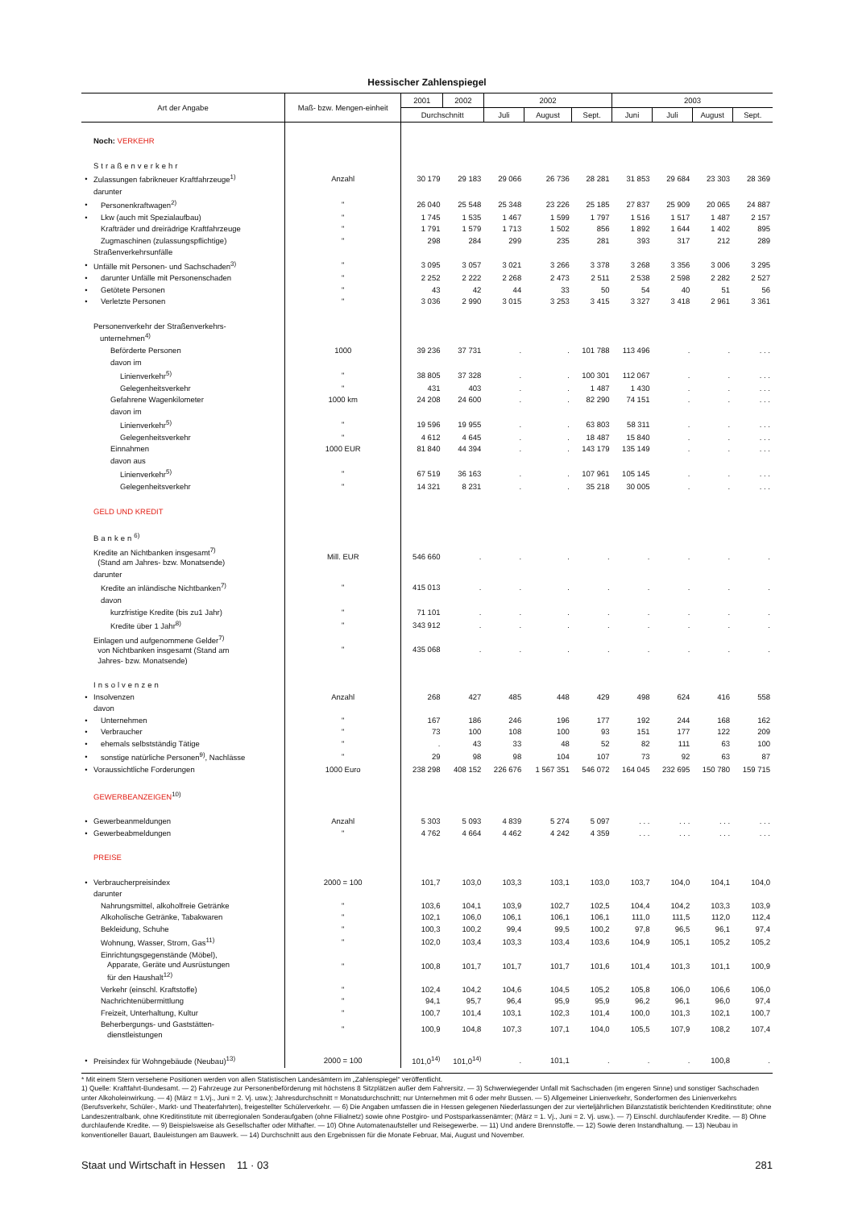Hessischer Zahlenspiegel
| Art der Angabe | | Maß- bzw. Mengen-einheit | 2001 | 2002 | 2002 | | | 2003 | | | |
| --- | --- | --- | --- | --- | --- | --- | --- | --- | --- | --- | --- |
| | | | Durchschnitt | | Juli | August | Sept. | Juni | Juli | August | Sept. |
| | Noch: VERKEHR | | | | | | | | | | |
| | Straßenverkehr | | | | | | | | | | |
| • | Zulassungen fabrikneuer Kraftfahrzeuge<sup>1)</sup> | Anzahl | 30 179 | 29 183 | 29 066 | 26 736 | 28 281 | 31 853 | 29 684 | 23 303 | 28 369 |
| | darunter | | | | | | | | | | |
| • | Personenkraftwagen<sup>2)</sup> | " | 26 040 | 25 548 | 25 348 | 23 226 | 25 185 | 27 837 | 25 909 | 20 065 | 24 887 |
| • | Lkw (auch mit Spezialaufbau) | " | 1 745 | 1 535 | 1 467 | 1 599 | 1 797 | 1 516 | 1 517 | 1 487 | 2 157 |
| | Krafträder und dreirädrige Kraftfahrzeuge | " | 1 791 | 1 579 | 1 713 | 1 502 | 856 | 1 892 | 1 644 | 1 402 | 895 |
| | Zugmaschinen (zulassungspflichtige) | " | 298 | 284 | 299 | 235 | 281 | 393 | 317 | 212 | 289 |
| | Straßenverkehrsunfälle | | | | | | | | | | |
| • | Unfälle mit Personen- und Sachschaden<sup>3)</sup> | " | 3 095 | 3 057 | 3 021 | 3 266 | 3 378 | 3 268 | 3 356 | 3 006 | 3 295 |
| • | darunter Unfälle mit Personenschaden | " | 2 252 | 2 222 | 2 268 | 2 473 | 2 511 | 2 538 | 2 598 | 2 282 | 2 527 |
| • | Getötete Personen | " | 43 | 42 | 44 | 33 | 50 | 54 | 40 | 51 | 56 |
| • | Verletzte Personen | " | 3 036 | 2 990 | 3 015 | 3 253 | 3 415 | 3 327 | 3 418 | 2 961 | 3 361 |
| | Personenverkehr der Straßenverkehrs- unternehmen<sup>4)</sup> | | | | | | | | | | |
| | Beförderte Personen | 1000 | 39 236 | 37 731 | . | . | 101 788 | 113 496 | . | . | . . . |
| | davon im | | | | | | | | | | |
| | Linienverkehr<sup>5)</sup> | " | 38 805 | 37 328 | . | . | 100 301 | 112 067 | . | . | . . . |
| | Gelegenheitsverkehr | " | 431 | 403 | . | . | 1 487 | 1 430 | . | . | . . . |
| | Gefahrene Wagenkilometer | 1000 km | 24 208 | 24 600 | . | . | 82 290 | 74 151 | . | . | . . . |
| | davon im | | | | | | | | | | |
| | Linienverkehr<sup>5)</sup> | " | 19 596 | 19 955 | . | . | 63 803 | 58 311 | . | . | . . . |
| | Gelegenheitsverkehr | " | 4 612 | 4 645 | . | . | 18 487 | 15 840 | . | . | . . . |
| | Einnahmen | 1000 EUR | 81 840 | 44 394 | . | . | 143 179 | 135 149 | . | . | . . . |
| | davon aus | | | | | | | | | | |
| | Linienverkehr<sup>5)</sup> | " | 67 519 | 36 163 | . | . | 107 961 | 105 145 | . | . | . . . |
| | Gelegenheitsverkehr | " | 14 321 | 8 231 | . | . | 35 218 | 30 005 | . | . | . . . |
| | GELD UND KREDIT | | | | | | | | | | |
| | Banken<sup>6)</sup> | | | | | | | | | | |
| | Kredite an Nichtbanken insgesamt<sup>7)</sup> (Stand am Jahres- bzw. Monatsende) | Mill. EUR | 546 660 | . | . | . | . | . | . | . | . |
| | darunter | | | | | | | | | | |
| | Kredite an inländische Nichtbanken<sup>7)</sup> | " | 415 013 | . | . | . | . | . | . | . | . |
| | davon | | | | | | | | | | |
| | kurzfristige Kredite (bis zu1 Jahr) | " | 71 101 | . | . | . | . | . | . | . | . |
| | Kredite über 1 Jahr<sup>8)</sup> | " | 343 912 | . | . | . | . | . | . | . | . |
| | Einlagen und aufgenommene Gelder<sup>7)</sup> von Nichtbanken insgesamt (Stand am Jahres- bzw. Monatsende) | " | 435 068 | . | . | . | . | . | . | . | . |
| | Insolvenzen | | | | | | | | | | |
| • | Insolvenzen | Anzahl | 268 | 427 | 485 | 448 | 429 | 498 | 624 | 416 | 558 |
| | davon | | | | | | | | | | |
| • | Unternehmen | " | 167 | 186 | 246 | 196 | 177 | 192 | 244 | 168 | 162 |
| • | Verbraucher | " | 73 | 100 | 108 | 100 | 93 | 151 | 177 | 122 | 209 |
| • | ehemals selbstständig Tätige | " | . | 43 | 33 | 48 | 52 | 82 | 111 | 63 | 100 |
| • | sonstige natürliche Personen<sup>9)</sup>, Nachlässe | " | 29 | 98 | 98 | 104 | 107 | 73 | 92 | 63 | 87 |
| • | Voraussichtliche Forderungen | 1000 Euro | 238 298 | 408 152 | 226 676 | 1 567 351 | 546 072 | 164 045 | 232 695 | 150 780 | 159 715 |
| | GEWERBEANZEIGEN<sup>10)</sup> | | | | | | | | | | |
| • | Gewerbeanmeldungen | Anzahl | 5 303 | 5 093 | 4 839 | 5 274 | 5 097 | . . . | . . . | . . . | . . . |
| • | Gewerbeabmeldungen | " | 4 762 | 4 664 | 4 462 | 4 242 | 4 359 | . . . | . . . | . . . | . . . |
| | PREISE | | | | | | | | | | |
| • | Verbraucherpreisindex | 2000 = 100 | 101,7 | 103,0 | 103,3 | 103,1 | 103,0 | 103,7 | 104,0 | 104,1 | 104,0 |
| | darunter | | | | | | | | | | |
| | Nahrungsmittel, alkoholfreie Getränke | " | 103,6 | 104,1 | 103,9 | 102,7 | 102,5 | 104,4 | 104,2 | 103,3 | 103,9 |
| | Alkoholische Getränke, Tabakwaren | " | 102,1 | 106,0 | 106,1 | 106,1 | 106,1 | 111,0 | 111,5 | 112,0 | 112,4 |
| | Bekleidung, Schuhe | " | 100,3 | 100,2 | 99,4 | 99,5 | 100,2 | 97,8 | 96,5 | 96,1 | 97,4 |
| | Wohnung, Wasser, Strom, Gas<sup>11)</sup> | " | 102,0 | 103,4 | 103,3 | 103,4 | 103,6 | 104,9 | 105,1 | 105,2 | 105,2 |
| | Einrichtungsgegenstände (Möbel), Apparate, Geräte und Ausrüstungen für den Haushalt<sup>12)</sup> | " | 100,8 | 101,7 | 101,7 | 101,7 | 101,6 | 101,4 | 101,3 | 101,1 | 100,9 |
| | Verkehr (einschl. Kraftstoffe) | " | 102,4 | 104,2 | 104,6 | 104,5 | 105,2 | 105,8 | 106,0 | 106,6 | 106,0 |
| | Nachrichtenübermittlung | " | 94,1 | 95,7 | 96,4 | 95,9 | 95,9 | 96,2 | 96,1 | 96,0 | 97,4 |
| | Freizeit, Unterhaltung, Kultur | " | 100,7 | 101,4 | 103,1 | 102,3 | 101,4 | 100,0 | 101,3 | 102,1 | 100,7 |
| | Beherbergungs- und Gaststätten- dienstleistungen | " | 100,9 | 104,8 | 107,3 | 107,1 | 104,0 | 105,5 | 107,9 | 108,2 | 107,4 |
| • | Preisindex für Wohngebäude (Neubau)<sup>13)</sup> | 2000 = 100 | 101,0<sup>14)</sup> | 101,0<sup>14)</sup> | . | 101,1 | . | . | . | 100,8 | . |
* Mit einem Stern versehene Positionen werden von allen Statistischen Landesämtern im „Zahlenspiegel“ veröffentlicht.
1) Quelle: Kraftfahrt-Bundesamt. — 2) Fahrzeuge zur Personenbeförderung mit höchstens 8 Sitzplätzen außer dem Fahrersitz. — 3) Schwerwiegender Unfall mit Sachschaden (im engeren Sinne) und sonstiger Sachschaden unter Alkoholeinwirkung. — 4) (März = 1.Vj., Juni = 2. Vj. usw.); Jahresdurchschnitt = Monatsdurchschnitt; nur Unternehmen mit 6 oder mehr Bussen. — 5) Allgemeiner Linienverkehr, Sonderformen des Linienverkehrs (Berufsverkehr, Schüler-, Markt- und Theaterfahrten), freigestellter Schülerverkehr. — 6) Die Angaben umfassen die in Hessen gelegenen Niederlassungen der zur vierteljährlichen Bilanzstatistik berichtenden Kreditinstitute; ohne Landeszentralbank, ohne Kreditinstitute mit überregionalen Sonderaufgaben (ohne Filialnetz) sowie ohne Postgiro- und Postsparkassenämter; (März = 1. Vj., Juni = 2. Vj. usw.). — 7) Einschl. durchlaufender Kredite. — 8) Ohne durchlaufende Kredite. — 9) Beispielsweise als Gesellschafter oder Mithafter. — 10) Ohne Automatenaufsteller und Reisegewerbe. — 11) Und andere Brennstoffe. — 12) Sowie deren Instandhaltung. — 13) Neubau in konventioneller Bauart, Bauleistungen am Bauwerk. — 14) Durchschnitt aus den Ergebnissen für die Monate Februar, Mai, August und November.
Staat und Wirtschaft in Hessen 11 · 03 281